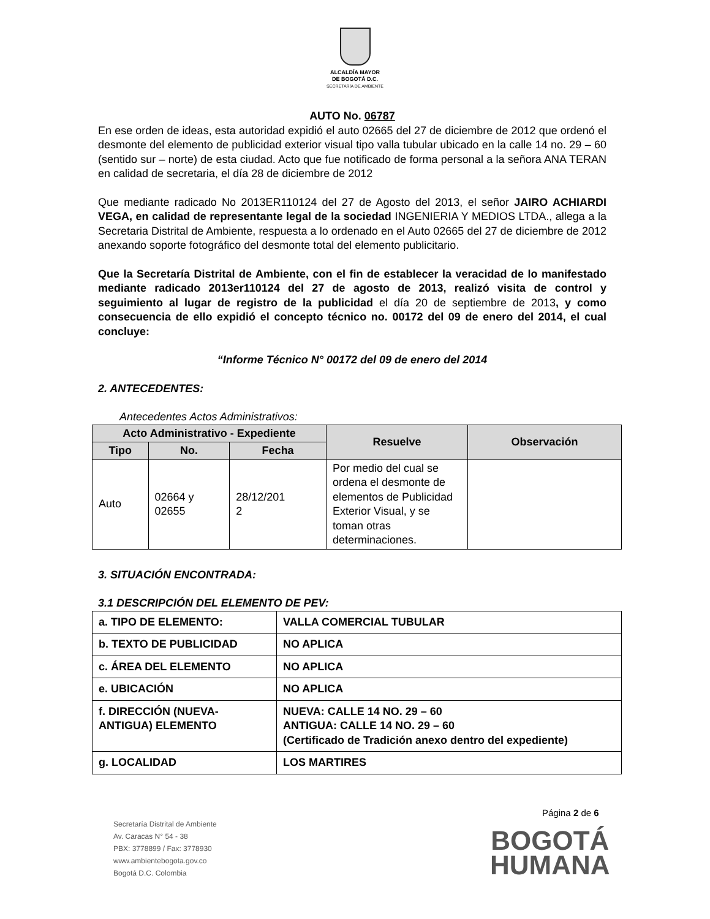ALCALDÍA MAYOR
DE BOGOTÁ D.C.
SECRETARÍA DE AMBIENTE
AUTO No. 06787
En ese orden de ideas, esta autoridad expidió el auto 02665 del 27 de diciembre de 2012 que ordenó el desmonte del elemento de publicidad exterior visual tipo valla tubular ubicado en la calle 14 no. 29 – 60 (sentido sur – norte) de esta ciudad. Acto que fue notificado de forma personal a la señora ANA TERAN en calidad de secretaria, el día 28 de diciembre de 2012
Que mediante radicado No 2013ER110124 del 27 de Agosto del 2013, el señor JAIRO ACHIARDI VEGA, en calidad de representante legal de la sociedad INGENIERIA Y MEDIOS LTDA., allega a la Secretaria Distrital de Ambiente, respuesta a lo ordenado en el Auto 02665 del 27 de diciembre de 2012 anexando soporte fotográfico del desmonte total del elemento publicitario.
Que la Secretaría Distrital de Ambiente, con el fin de establecer la veracidad de lo manifestado mediante radicado 2013er110124 del 27 de agosto de 2013, realizó visita de control y seguimiento al lugar de registro de la publicidad el día 20 de septiembre de 2013, y como consecuencia de ello expidió el concepto técnico no. 00172 del 09 de enero del 2014, el cual concluye:
“Informe Técnico N° 00172 del 09 de enero del 2014
2. ANTECEDENTES:
Antecedentes Actos Administrativos:
| Acto Administrativo - Expediente | | | Resuelve | Observación |
| --- | --- | --- | --- | --- |
| Tipo | No. | Fecha | | |
| Auto | 02664 y 02655 | 28/12/201 2 | Por medio del cual se ordena el desmonte de elementos de Publicidad Exterior Visual, y se toman otras determinaciones. | |
3. SITUACIÓN ENCONTRADA:
3.1 DESCRIPCIÓN DEL ELEMENTO DE PEV:
| a. TIPO DE ELEMENTO: | VALLA COMERCIAL TUBULAR |
| b. TEXTO DE PUBLICIDAD | NO APLICA |
| c. ÁREA DEL ELEMENTO | NO APLICA |
| e. UBICACIÓN | NO APLICA |
| f. DIRECCIÓN (NUEVA-ANTIGUA) ELEMENTO | NUEVA: CALLE 14 NO. 29 – 60 ANTIGUA: CALLE 14 NO. 29 – 60 (Certificado de Tradición anexo dentro del expediente) |
| g. LOCALIDAD | LOS MARTIRES |
Página 2 de 6
Secretaría Distrital de Ambiente
Av. Caracas N° 54 - 38
PBX: 3778899 / Fax: 3778930
www.ambientebogota.gov.co
Bogotá D.C. Colombia
BOGOTÁ
HUMANA